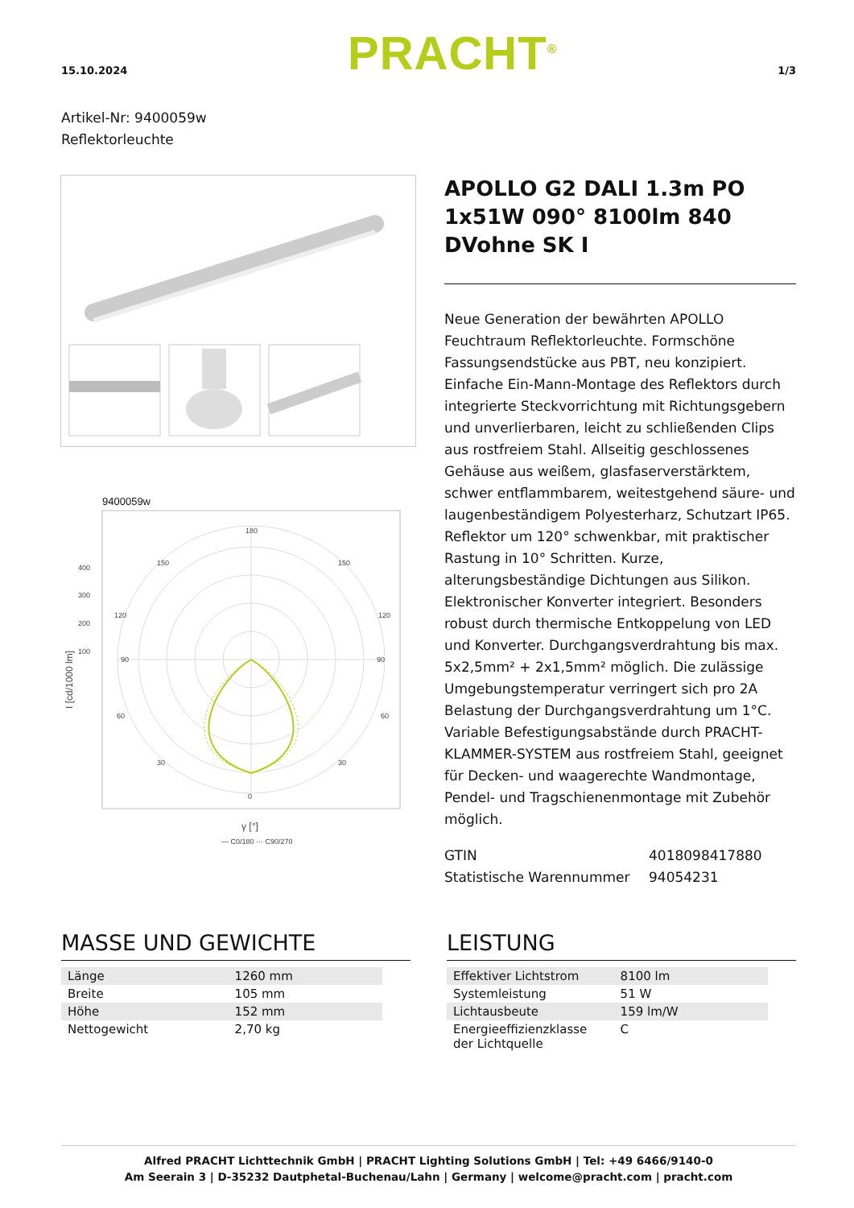15.10.2024
PRACHT<sup>®</sup>
1/3
Artikel-Nr: 9400059w
Reflektorleuchte
9400059w
180
0
90
90
150
150
400
300
200
100
30
30
120
120
60
60
γ [°]
— C0/180 ··· C90/270
I [cd/1000 lm]
APOLLO G2 DALI 1.3m PO 1x51W 090° 8100lm 840 DVohne SK I
Neue Generation der bewährten APOLLO Feuchtraum Reflektorleuchte. Formschöne Fassungsendstücke aus PBT, neu konzipiert. Einfache Ein-Mann-Montage des Reflektors durch integrierte Steckvorrichtung mit Richtungsgebern und unverlierbaren, leicht zu schließenden Clips aus rostfreiem Stahl. Allseitig geschlossenes Gehäuse aus weißem, glasfaserverstärktem, schwer entflammbarem, weitestgehend säure- und laugenbeständigem Polyesterharz, Schutzart IP65. Reflektor um 120° schwenkbar, mit praktischer Rastung in 10° Schritten. Kurze, alterungsbeständige Dichtungen aus Silikon. Elektronischer Konverter integriert. Besonders robust durch thermische Entkoppelung von LED und Konverter. Durchgangsverdrahtung bis max. 5x2,5mm² + 2x1,5mm² möglich. Die zulässige Umgebungstemperatur verringert sich pro 2A Belastung der Durchgangsverdrahtung um 1°C. Variable Befestigungsabstände durch PRACHT-KLAMMER-SYSTEM aus rostfreiem Stahl, geeignet für Decken- und waagerechte Wandmontage, Pendel- und Tragschienenmontage mit Zubehör möglich.
GTIN
Statistische Warennummer
4018098417880
94054231
MASSE UND GEWICHTE
| Länge | 1260 mm |
| Breite | 105 mm |
| Höhe | 152 mm |
| Nettogewicht | 2,70 kg |
LEISTUNG
| Effektiver Lichtstrom | 8100 lm |
| Systemleistung | 51 W |
| Lichtausbeute | 159 lm/W |
| Energieeffizienzklasse der Lichtquelle | C |
Alfred PRACHT Lichttechnik GmbH | PRACHT Lighting Solutions GmbH | Tel: +49 6466/9140-0
Am Seerain 3 | D-35232 Dautphetal-Buchenau/Lahn | Germany | welcome@pracht.com | pracht.com